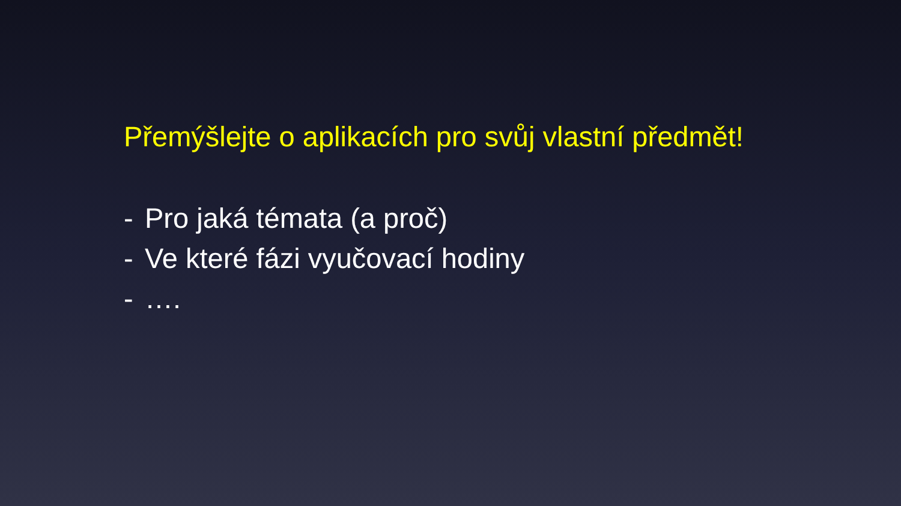Přemýšlejte o aplikacích pro svůj vlastní předmět!
- Pro jaká témata (a proč)
- Ve které fázi vyučovací hodiny
- ….